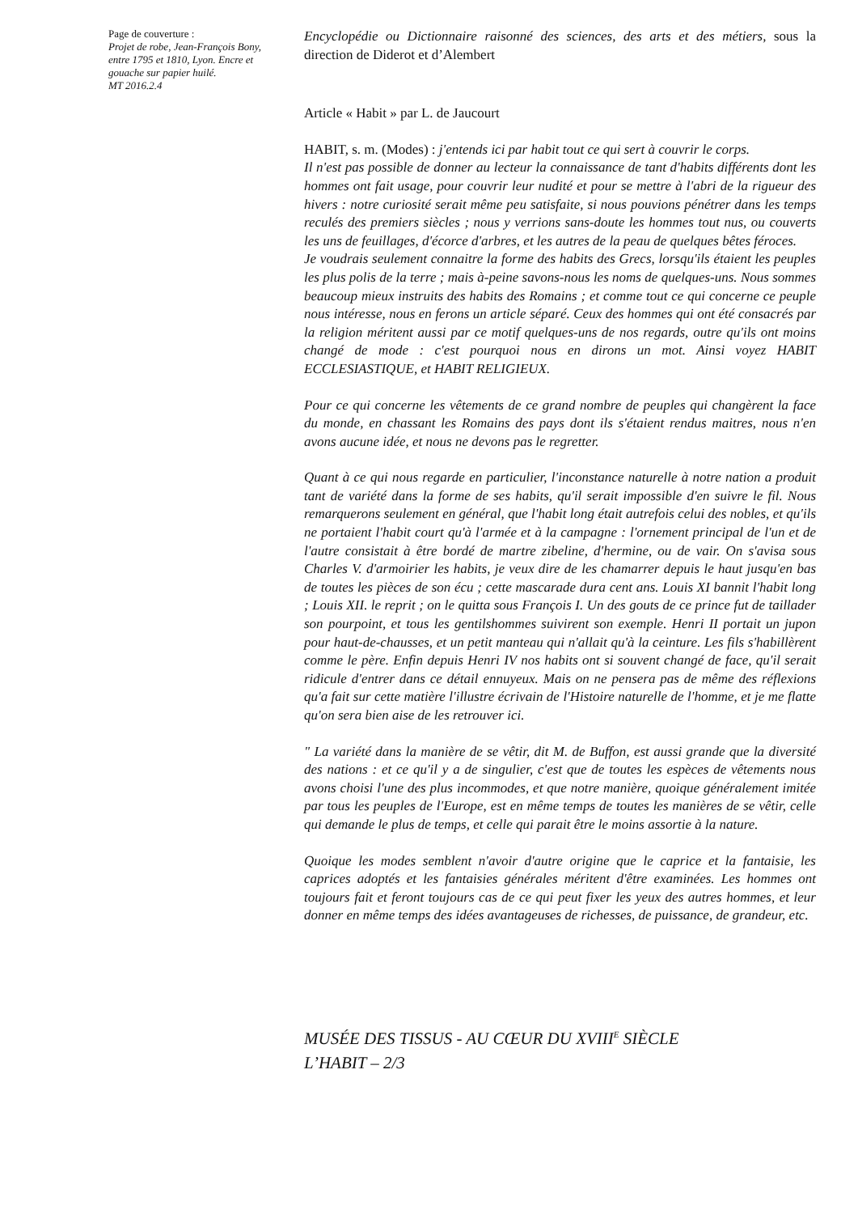Page de couverture :
Projet de robe, Jean-François Bony, entre 1795 et 1810, Lyon. Encre et gouache sur papier huilé.
MT 2016.2.4
Encyclopédie ou Dictionnaire raisonné des sciences, des arts et des métiers, sous la direction de Diderot et d’Alembert
Article « Habit » par L. de Jaucourt
HABIT, s. m. (Modes) : j'entends ici par habit tout ce qui sert à couvrir le corps.
Il n'est pas possible de donner au lecteur la connaissance de tant d'habits différents dont les hommes ont fait usage, pour couvrir leur nudité et pour se mettre à l'abri de la rigueur des hivers : notre curiosité serait même peu satisfaite, si nous pouvions pénétrer dans les temps reculés des premiers siècles ; nous y verrions sans-doute les hommes tout nus, ou couverts les uns de feuillages, d'écorce d'arbres, et les autres de la peau de quelques bêtes féroces.
Je voudrais seulement connaitre la forme des habits des Grecs, lorsqu'ils étaient les peuples les plus polis de la terre ; mais à-peine savons-nous les noms de quelques-uns. Nous sommes beaucoup mieux instruits des habits des Romains ; et comme tout ce qui concerne ce peuple nous intéresse, nous en ferons un article séparé. Ceux des hommes qui ont été consacrés par la religion méritent aussi par ce motif quelques-uns de nos regards, outre qu'ils ont moins changé de mode : c'est pourquoi nous en dirons un mot. Ainsi voyez HABIT ECCLESIASTIQUE, et HABIT RELIGIEUX.
Pour ce qui concerne les vêtements de ce grand nombre de peuples qui changèrent la face du monde, en chassant les Romains des pays dont ils s'étaient rendus maitres, nous n'en avons aucune idée, et nous ne devons pas le regretter.
Quant à ce qui nous regarde en particulier, l'inconstance naturelle à notre nation a produit tant de variété dans la forme de ses habits, qu'il serait impossible d'en suivre le fil. Nous remarquerons seulement en général, que l'habit long était autrefois celui des nobles, et qu'ils ne portaient l'habit court qu'à l'armée et à la campagne : l'ornement principal de l'un et de l'autre consistait à être bordé de martre zibeline, d'hermine, ou de vair. On s'avisa sous Charles V. d'armoirier les habits, je veux dire de les chamarrer depuis le haut jusqu'en bas de toutes les pièces de son écu ; cette mascarade dura cent ans. Louis XI bannit l'habit long ; Louis XII. le reprit ; on le quitta sous François I. Un des gouts de ce prince fut de taillader son pourpoint, et tous les gentilshommes suivirent son exemple. Henri II portait un jupon pour haut-de-chausses, et un petit manteau qui n'allait qu'à la ceinture. Les fils s'habillèrent comme le père. Enfin depuis Henri IV nos habits ont si souvent changé de face, qu'il serait ridicule d'entrer dans ce détail ennuyeux. Mais on ne pensera pas de même des réflexions qu'a fait sur cette matière l'illustre écrivain de l'Histoire naturelle de l'homme, et je me flatte qu'on sera bien aise de les retrouver ici.
" La variété dans la manière de se vêtir, dit M. de Buffon, est aussi grande que la diversité des nations : et ce qu'il y a de singulier, c'est que de toutes les espèces de vêtements nous avons choisi l'une des plus incommodes, et que notre manière, quoique généralement imitée par tous les peuples de l'Europe, est en même temps de toutes les manières de se vêtir, celle qui demande le plus de temps, et celle qui parait être le moins assortie à la nature.
Quoique les modes semblent n'avoir d'autre origine que le caprice et la fantaisie, les caprices adoptés et les fantaisies générales méritent d'être examinées. Les hommes ont toujours fait et feront toujours cas de ce qui peut fixer les yeux des autres hommes, et leur donner en même temps des idées avantageuses de richesses, de puissance, de grandeur, etc.
MUSÉE DES TISSUS - AU CŒUR DU XVIII<sup>E</sup> SIÈCLE
L’HABIT – 2/3